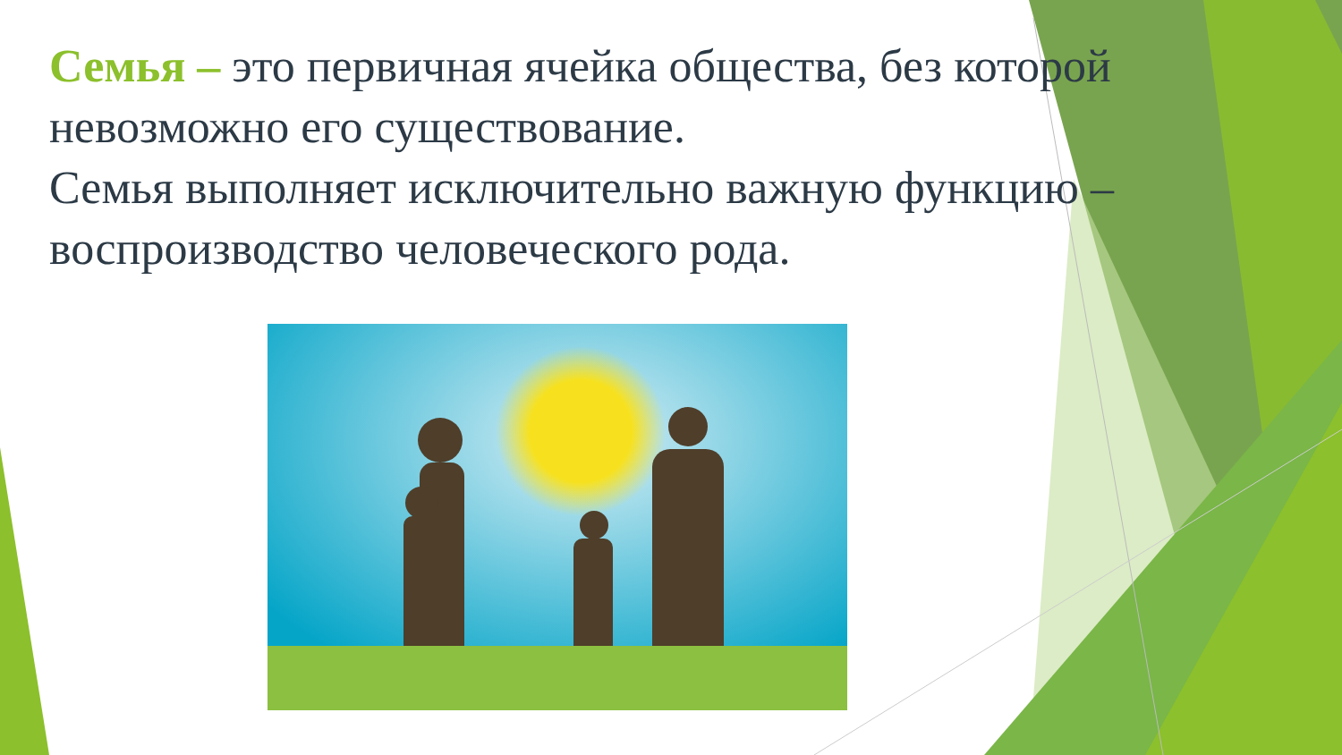Семья – это первичная ячейка общества, без которой невозможно его существование.
Семья выполняет исключительно важную функцию – воспроизводство человеческого рода.